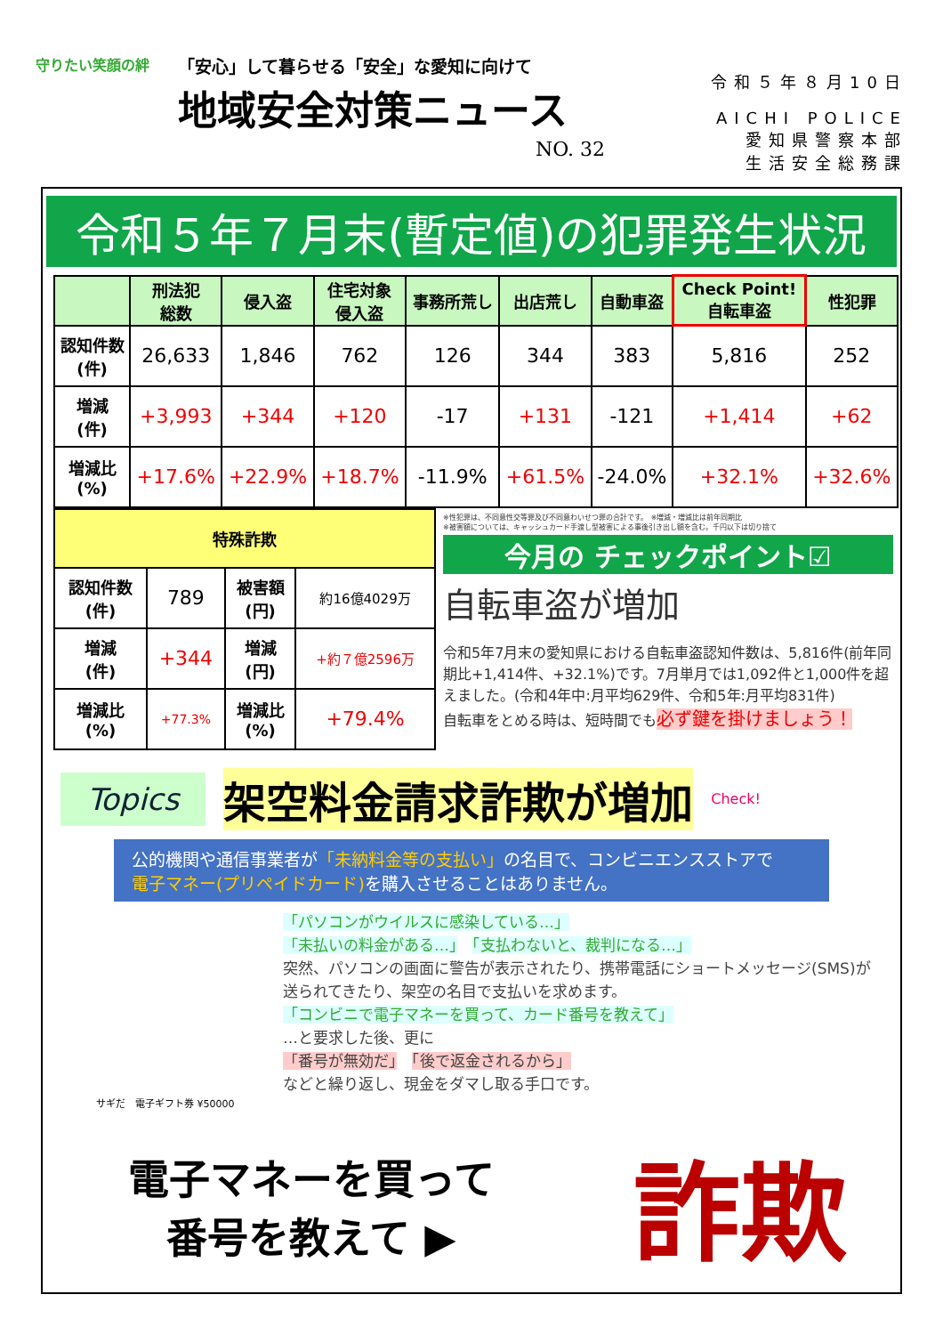守りたい笑顔の絆
「安心」して暮らせる「安全」な愛知に向けて
地域安全対策ニュース
NO. 32
令和５年８月10日
AICHI POLICE
愛知県警察本部
生活安全総務課
令和５年７月末(暫定値)の犯罪発生状況
| | 刑法犯 総数 | 侵入盗 | 住宅対象 侵入盗 | 事務所荒し | 出店荒し | 自動車盗 | Check Point! 自転車盗 | 性犯罪 |
| --- | --- | --- | --- | --- | --- | --- | --- | --- |
| 認知件数 (件) | 26,633 | 1,846 | 762 | 126 | 344 | 383 | 5,816 | 252 |
| 増減 (件) | +3,993 | +344 | +120 | -17 | +131 | -121 | +1,414 | +62 |
| 増減比 (%) | +17.6% | +22.9% | +18.7% | -11.9% | +61.5% | -24.0% | +32.1% | +32.6% |
| 特殊詐欺 | | | |
| --- | --- | --- | --- |
| 認知件数 (件) | 789 | 被害額 (円) | 約16億4029万 |
| 増減 (件) | +344 | 増減 (円) | +約７億2596万 |
| 増減比 (%) | +77.3% | 増減比 (%) | +79.4% |
※性犯罪は、不同意性交等罪及び不同意わいせつ罪の合計です。　※増減・増減比は前年同期比
※被害額については、キャッシュカード手渡し型被害による事後引き出し額を含む。千円以下は切り捨て
今月の チェックポイント☑
自転車盗が増加
令和5年7月末の愛知県における自転車盗認知件数は、5,816件(前年同期比+1,414件、+32.1%)です。7月単月では1,092件と1,000件を超えました。(令和4年中:月平均629件、令和5年:月平均831件)
自転車をとめる時は、短時間でも必ず鍵を掛けましょう！
Topics
架空料金請求詐欺が増加
Check!
公的機関や通信事業者が「未納料金等の支払い」の名目で、コンビニエンスストアで
電子マネー(プリペイドカード) を購入させることはありません。
「パソコンがウイルスに感染している…」
「未払いの料金がある…」　「支払わないと、裁判になる…」
突然、パソコンの画面に警告が表示されたり、携帯電話にショートメッセージ(SMS)が送られてきたり、架空の名目で支払いを求めます。
「コンビニで電子マネーを買って、カード番号を教えて」
…と要求した後、更に
「番号が無効だ」　「後で返金されるから」
などと繰り返し、現金をダマし取る手口です。
サギだ　電子ギフト券 ¥50000
電子マネーを買って
番号を教えて ▶
詐欺